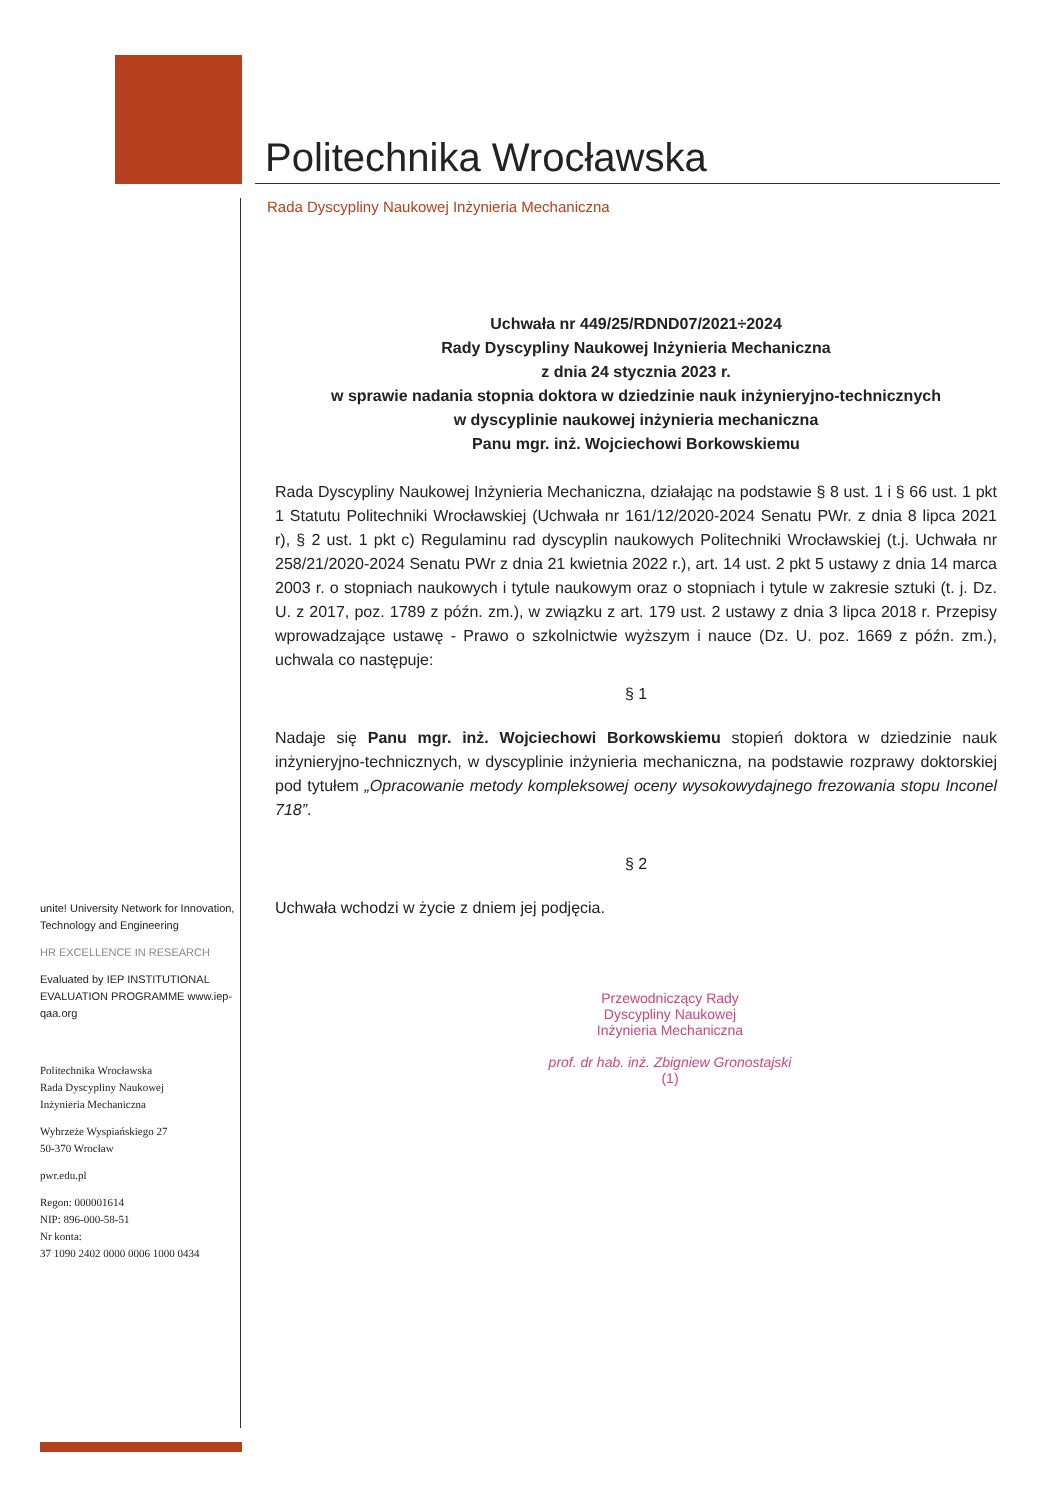Politechnika Wrocławska
Rada Dyscypliny Naukowej Inżynieria Mechaniczna
Uchwała nr 449/25/RDND07/2021÷2024
Rady Dyscypliny Naukowej Inżynieria Mechaniczna
z dnia 24 stycznia 2023 r.
w sprawie nadania stopnia doktora w dziedzinie nauk inżynieryjno-technicznych
w dyscyplinie naukowej inżynieria mechaniczna
Panu mgr. inż. Wojciechowi Borkowskiemu
Rada Dyscypliny Naukowej Inżynieria Mechaniczna, działając na podstawie § 8 ust. 1 i § 66 ust. 1 pkt 1 Statutu Politechniki Wrocławskiej (Uchwała nr 161/12/2020-2024 Senatu PWr. z dnia 8 lipca 2021 r), § 2 ust. 1 pkt c) Regulaminu rad dyscyplin naukowych Politechniki Wrocławskiej (t.j. Uchwała nr 258/21/2020-2024 Senatu PWr z dnia 21 kwietnia 2022 r.), art. 14 ust. 2 pkt 5 ustawy z dnia 14 marca 2003 r. o stopniach naukowych i tytule naukowym oraz o stopniach i tytule w zakresie sztuki (t. j. Dz. U. z 2017, poz. 1789 z późn. zm.), w związku z art. 179 ust. 2 ustawy z dnia 3 lipca 2018 r. Przepisy wprowadzające ustawę - Prawo o szkolnictwie wyższym i nauce (Dz. U. poz. 1669 z późn. zm.), uchwala co następuje:
§ 1
Nadaje się Panu mgr. inż. Wojciechowi Borkowskiemu stopień doktora w dziedzinie nauk inżynieryjno-technicznych, w dyscyplinie inżynieria mechaniczna, na podstawie rozprawy doktorskiej pod tytułem „Opracowanie metody kompleksowej oceny wysokowydajnego frezowania stopu Inconel 718”.
§ 2
Uchwała wchodzi w życie z dniem jej podjęcia.
Przewodniczący Rady
Dyscypliny Naukowej
Inżynieria Mechaniczna
prof. dr hab. inż. Zbigniew Gronostajski
(1)
unite! University Network for Innovation, Technology and Engineering
HR EXCELLENCE IN RESEARCH
Evaluated by IEP INSTITUTIONAL EVALUATION PROGRAMME www.iep-qaa.org
Politechnika Wrocławska
Rada Dyscypliny Naukowej
Inżynieria Mechaniczna
Wybrzeże Wyspiańskiego 27
50-370 Wrocław
pwr.edu.pl
Regon: 000001614
NIP: 896-000-58-51
Nr konta:
37 1090 2402 0000 0006 1000 0434